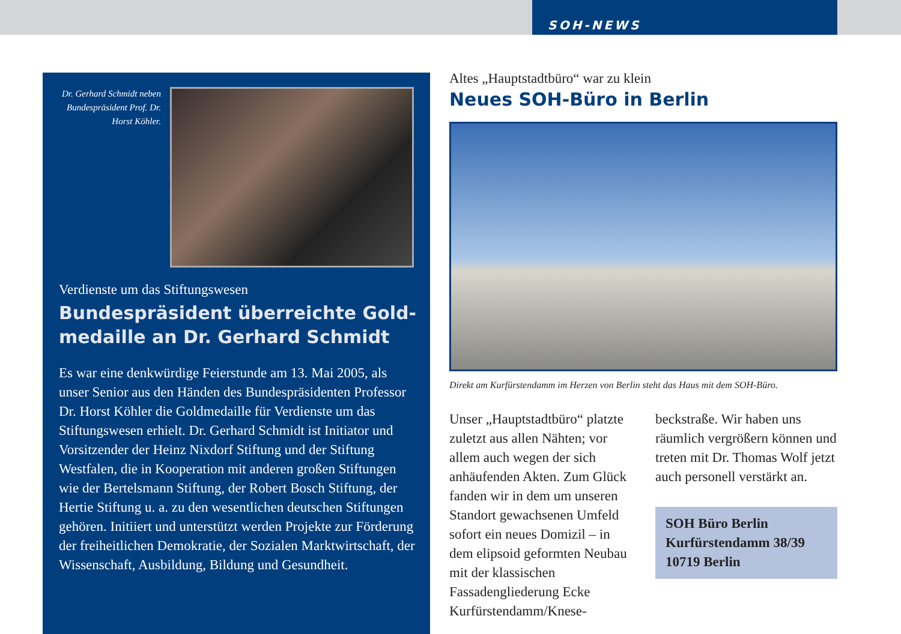SOH-NEWS
Dr. Gerhard Schmidt neben Bundespräsident Prof. Dr. Horst Köhler.
Verdienste um das Stiftungswesen
Bundespräsident überreichte Gold-
medaille an Dr. Gerhard Schmidt
Es war eine denkwürdige Feierstunde am 13. Mai 2005, als unser Senior aus den Händen des Bundespräsidenten Professor Dr. Horst Köhler die Goldmedaille für Verdienste um das Stiftungswesen erhielt. Dr. Gerhard Schmidt ist Initiator und Vorsitzender der Heinz Nixdorf Stiftung und der Stiftung Westfalen, die in Kooperation mit anderen großen Stiftungen wie der Bertelsmann Stiftung, der Robert Bosch Stiftung, der Hertie Stiftung u. a. zu den wesentlichen deutschen Stiftungen gehören. Initiiert und unterstützt werden Projekte zur Förderung der freiheitlichen Demokratie, der Sozialen Marktwirtschaft, der Wissenschaft, Ausbildung, Bildung und Gesundheit.
Altes „Hauptstadtbüro“ war zu klein
Neues SOH-Büro in Berlin
Direkt am Kurfürstendamm im Herzen von Berlin steht das Haus mit dem SOH-Büro.
Unser „Hauptstadtbüro“ platzte zuletzt aus allen Nähten; vor allem auch wegen der sich anhäufenden Akten. Zum Glück fanden wir in dem um unseren Standort gewachsenen Umfeld sofort ein neues Domizil – in dem elipsoid geformten Neubau mit der klassischen Fassadengliederung Ecke Kurfürstendamm/Knese-
beckstraße. Wir haben uns räumlich vergrößern können und treten mit Dr. Thomas Wolf jetzt auch personell verstärkt an.
SOH Büro Berlin
Kurfürstendamm 38/39
10719 Berlin